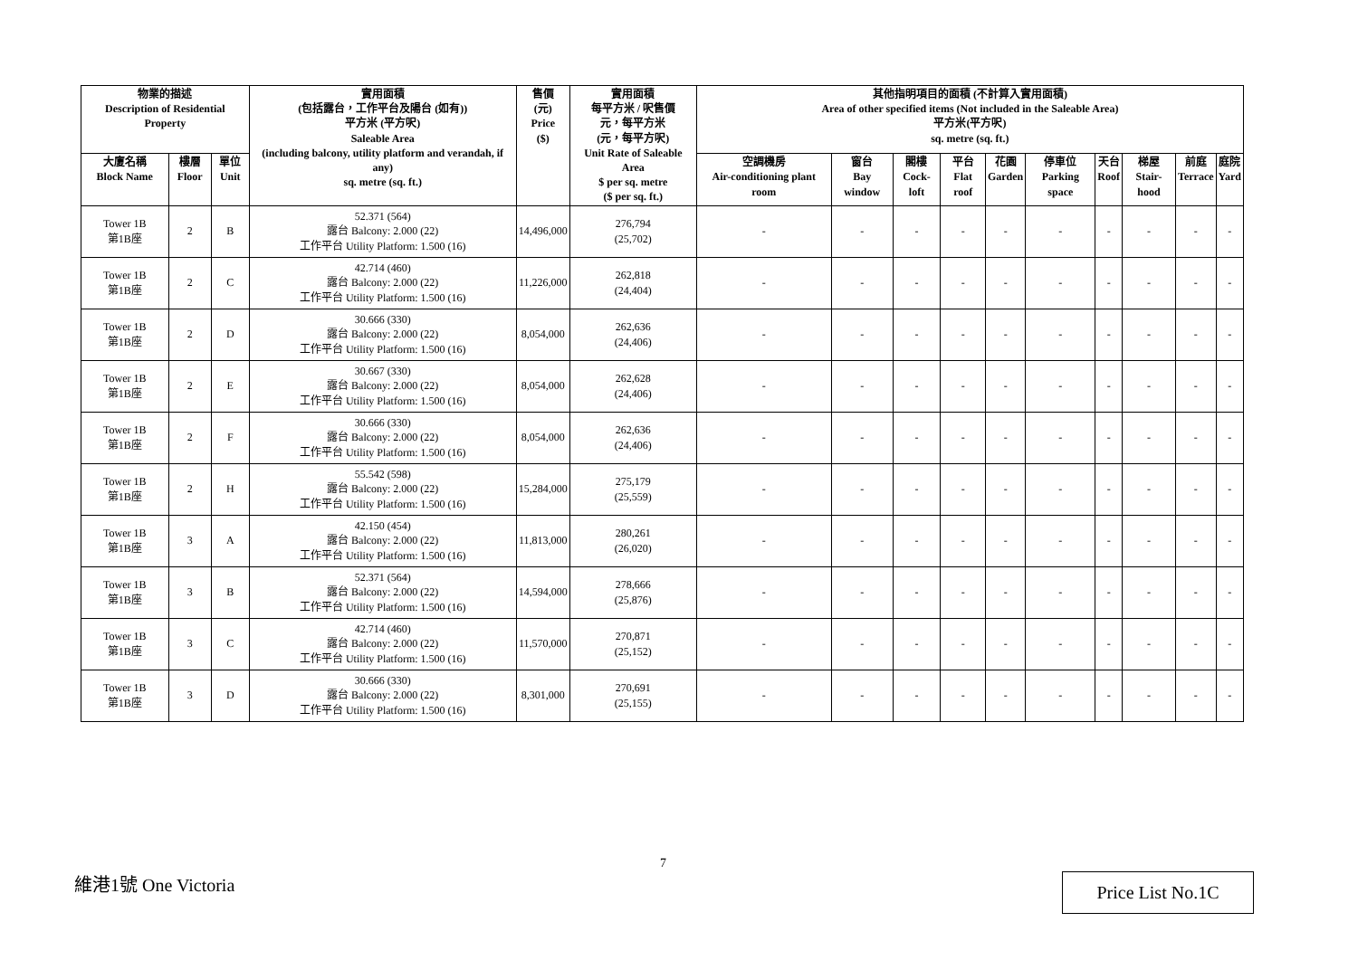| 物業的描述 Description of Residential Property | | | 實用面積 (包括露台，工作平台及陽台 (如有)) 平方米 (平方呎) Saleable Area (including balcony, utility platform and verandah, if any) sq. metre (sq. ft.) | 售價 (元) Price ($) | 實用面積 每平方米 / 呎售價 元，每平方米 (元，每平方呎) Unit Rate of Saleable Area $ per sq. metre ($ per sq. ft.) | 其他指明項目的面積 (不計算入實用面積) Area of other specified items (Not included in the Saleable Area) 平方米(平方呎) sq. metre (sq. ft.) | | | | | | | | | |
| --- | --- | --- | --- | --- | --- | --- | --- | --- | --- | --- | --- | --- | --- | --- | --- |
| 大廈名稱 Block Name | 樓層 Floor | 單位 Unit | | | | 空調機房 Air-conditioning plant room | 窗台 Bay window | 閣樓 Cock-loft | 平台 Flat roof | 花園 Garden | 停車位 Parking space | 天台 Roof | 梯屋 Stair-hood | 前庭 Terrace | 庭院 Yard |
| Tower 1B 第1B座 | 2 | B | 52.371 (564) 露台 Balcony: 2.000 (22) 工作平台 Utility Platform: 1.500 (16) | 14,496,000 | 276,794 (25,702) | - | - | - | - | - | - | - | - | - | - |
| Tower 1B 第1B座 | 2 | C | 42.714 (460) 露台 Balcony: 2.000 (22) 工作平台 Utility Platform: 1.500 (16) | 11,226,000 | 262,818 (24,404) | - | - | - | - | - | - | - | - | - | - |
| Tower 1B 第1B座 | 2 | D | 30.666 (330) 露台 Balcony: 2.000 (22) 工作平台 Utility Platform: 1.500 (16) | 8,054,000 | 262,636 (24,406) | - | - | - | - | - | - | - | - | - | - |
| Tower 1B 第1B座 | 2 | E | 30.667 (330) 露台 Balcony: 2.000 (22) 工作平台 Utility Platform: 1.500 (16) | 8,054,000 | 262,628 (24,406) | - | - | - | - | - | - | - | - | - | - |
| Tower 1B 第1B座 | 2 | F | 30.666 (330) 露台 Balcony: 2.000 (22) 工作平台 Utility Platform: 1.500 (16) | 8,054,000 | 262,636 (24,406) | - | - | - | - | - | - | - | - | - | - |
| Tower 1B 第1B座 | 2 | H | 55.542 (598) 露台 Balcony: 2.000 (22) 工作平台 Utility Platform: 1.500 (16) | 15,284,000 | 275,179 (25,559) | - | - | - | - | - | - | - | - | - | - |
| Tower 1B 第1B座 | 3 | A | 42.150 (454) 露台 Balcony: 2.000 (22) 工作平台 Utility Platform: 1.500 (16) | 11,813,000 | 280,261 (26,020) | - | - | - | - | - | - | - | - | - | - |
| Tower 1B 第1B座 | 3 | B | 52.371 (564) 露台 Balcony: 2.000 (22) 工作平台 Utility Platform: 1.500 (16) | 14,594,000 | 278,666 (25,876) | - | - | - | - | - | - | - | - | - | - |
| Tower 1B 第1B座 | 3 | C | 42.714 (460) 露台 Balcony: 2.000 (22) 工作平台 Utility Platform: 1.500 (16) | 11,570,000 | 270,871 (25,152) | - | - | - | - | - | - | - | - | - | - |
| Tower 1B 第1B座 | 3 | D | 30.666 (330) 露台 Balcony: 2.000 (22) 工作平台 Utility Platform: 1.500 (16) | 8,301,000 | 270,691 (25,155) | - | - | - | - | - | - | - | - | - | - |
7
維港1號 One Victoria Price List No.1C